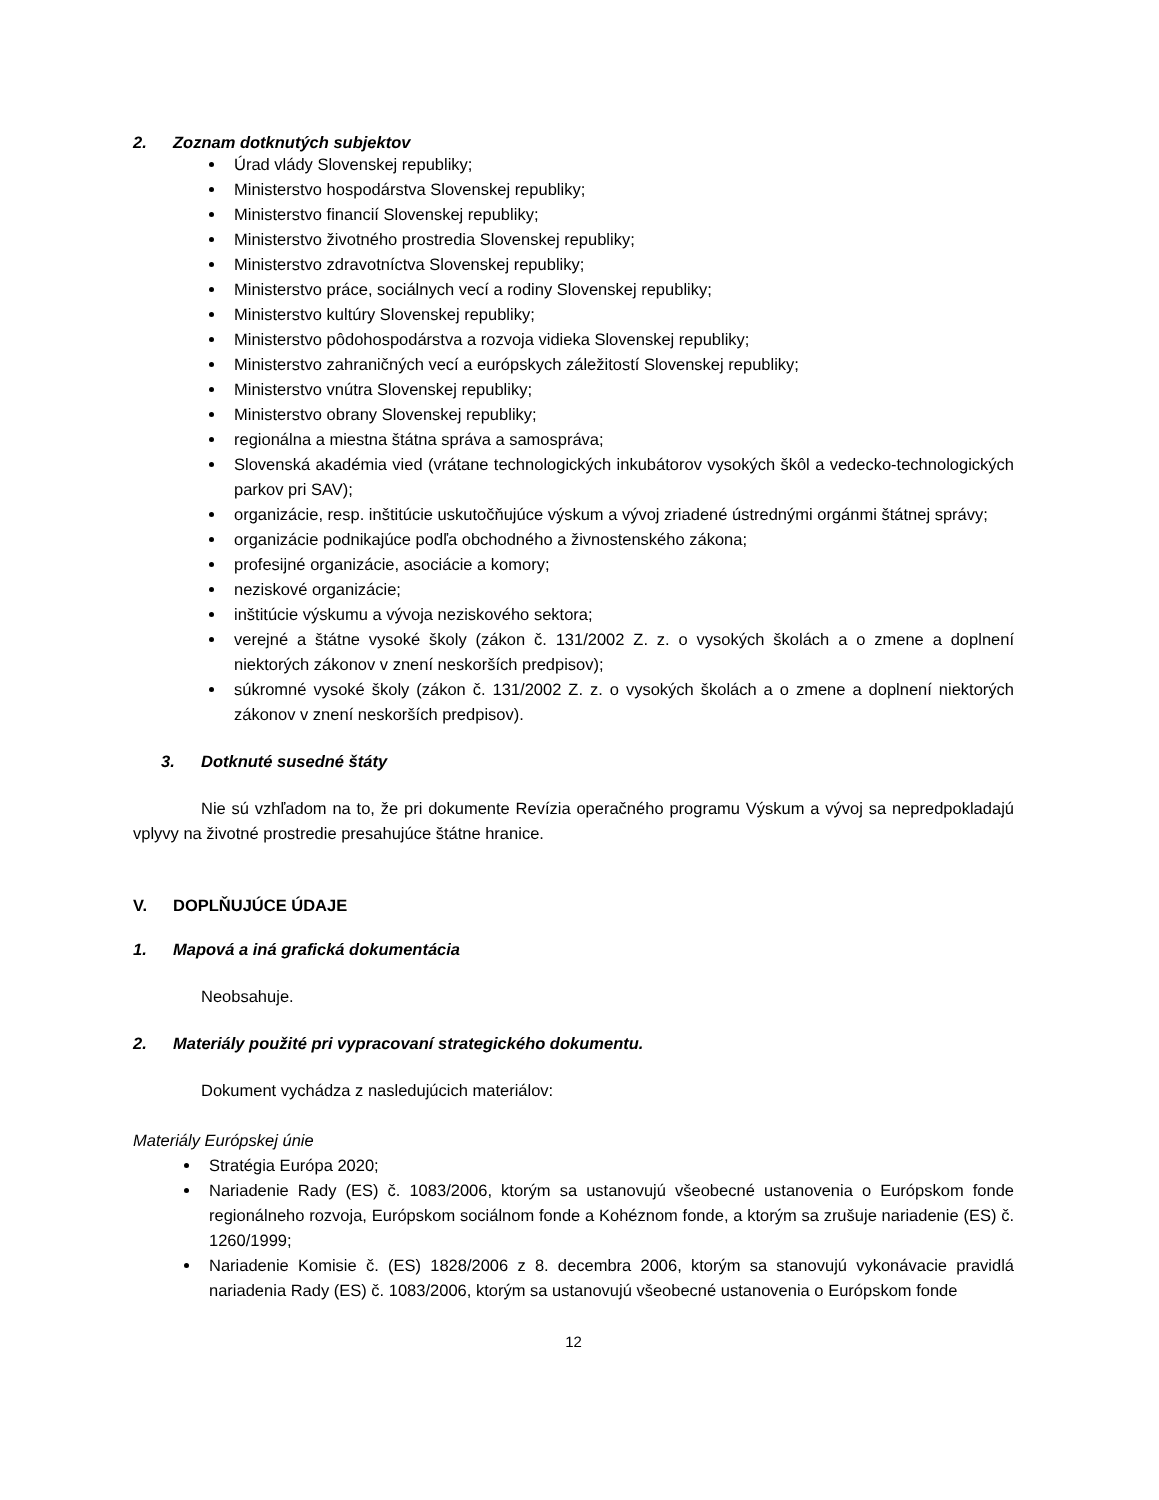2. Zoznam dotknutých subjektov
Úrad vlády Slovenskej republiky;
Ministerstvo hospodárstva Slovenskej republiky;
Ministerstvo financií Slovenskej republiky;
Ministerstvo životného prostredia Slovenskej republiky;
Ministerstvo zdravotníctva Slovenskej republiky;
Ministerstvo práce, sociálnych vecí a rodiny Slovenskej republiky;
Ministerstvo kultúry Slovenskej republiky;
Ministerstvo pôdohospodárstva a rozvoja vidieka Slovenskej republiky;
Ministerstvo zahraničných vecí a európskych záležitostí Slovenskej republiky;
Ministerstvo vnútra Slovenskej republiky;
Ministerstvo obrany Slovenskej republiky;
regionálna a miestna štátna správa a samospráva;
Slovenská akadémia vied (vrátane technologických inkubátorov vysokých škôl a vedecko-technologických parkov pri SAV);
organizácie, resp. inštitúcie uskutočňujúce výskum a vývoj zriadené ústrednými orgánmi štátnej správy;
organizácie podnikajúce podľa obchodného a živnostenského zákona;
profesijné organizácie, asociácie a komory;
neziskové organizácie;
inštitúcie výskumu a vývoja neziskového sektora;
verejné a štátne vysoké školy (zákon č. 131/2002 Z. z. o vysokých školách a o zmene a doplnení niektorých zákonov v znení neskorších predpisov);
súkromné vysoké školy (zákon č. 131/2002 Z. z. o vysokých školách a o zmene a doplnení niektorých zákonov v znení neskorších predpisov).
3. Dotknuté susedné štáty
Nie sú vzhľadom na to, že pri dokumente Revízia operačného programu Výskum a vývoj sa nepredpokladajú vplyvy na životné prostredie presahujúce štátne hranice.
V. DOPLŇUJÚCE ÚDAJE
1. Mapová a iná grafická dokumentácia
Neobsahuje.
2. Materiály použité pri vypracovaní strategického dokumentu.
Dokument vychádza z nasledujúcich materiálov:
Materiály Európskej únie
Stratégia Európa 2020;
Nariadenie Rady (ES) č. 1083/2006, ktorým sa ustanovujú všeobecné ustanovenia o Európskom fonde regionálneho rozvoja, Európskom sociálnom fonde a Kohéznom fonde, a ktorým sa zrušuje nariadenie (ES) č. 1260/1999;
Nariadenie Komisie č. (ES) 1828/2006 z 8. decembra 2006, ktorým sa stanovujú vykonávacie pravidlá nariadenia Rady (ES) č. 1083/2006, ktorým sa ustanovujú všeobecné ustanovenia o Európskom fonde
12